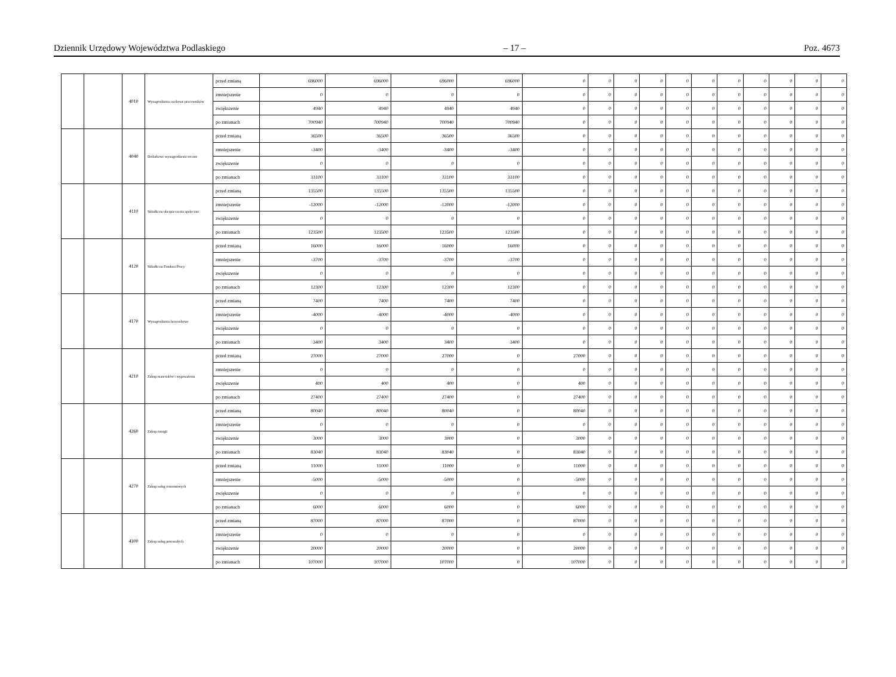Dziennik Urzędowy Województwa Podlaskiego – 17 – Poz. 4673
| | | 4010 | Wynagrodzenia osobowe pracowników | przed zmianą | 696000 | 696000 | 696000 | 696000 | 0 | 0 | 0 | 0 | 0 | 0 | 0 | 0 | 0 | 0 | 0 |
| | | | | zmniejszenie | 0 | 0 | 0 | 0 | 0 | 0 | 0 | 0 | 0 | 0 | 0 | 0 | 0 | 0 | 0 |
| | | | | zwiększenie | 4940 | 4940 | 4940 | 4940 | 0 | 0 | 0 | 0 | 0 | 0 | 0 | 0 | 0 | 0 | 0 |
| | | | | po zmianach | 700940 | 700940 | 700940 | 700940 | 0 | 0 | 0 | 0 | 0 | 0 | 0 | 0 | 0 | 0 | 0 |
| | | 4040 | Dodatkowe wynagrodzenie roczne | przed zmianą | 36500 | 36500 | 36500 | 36500 | 0 | 0 | 0 | 0 | 0 | 0 | 0 | 0 | 0 | 0 | 0 |
| | | | | zmniejszenie | -3400 | -3400 | -3400 | -3400 | 0 | 0 | 0 | 0 | 0 | 0 | 0 | 0 | 0 | 0 | 0 |
| | | | | zwiększenie | 0 | 0 | 0 | 0 | 0 | 0 | 0 | 0 | 0 | 0 | 0 | 0 | 0 | 0 | 0 |
| | | | | po zmianach | 33100 | 33100 | 33100 | 33100 | 0 | 0 | 0 | 0 | 0 | 0 | 0 | 0 | 0 | 0 | 0 |
| | | 4110 | Składki na ubezpieczenia społeczne | przed zmianą | 135500 | 135500 | 135500 | 135500 | 0 | 0 | 0 | 0 | 0 | 0 | 0 | 0 | 0 | 0 | 0 |
| | | | | zmniejszenie | -12000 | -12000 | -12000 | -12000 | 0 | 0 | 0 | 0 | 0 | 0 | 0 | 0 | 0 | 0 | 0 |
| | | | | zwiększenie | 0 | 0 | 0 | 0 | 0 | 0 | 0 | 0 | 0 | 0 | 0 | 0 | 0 | 0 | 0 |
| | | | | po zmianach | 123500 | 123500 | 123500 | 123500 | 0 | 0 | 0 | 0 | 0 | 0 | 0 | 0 | 0 | 0 | 0 |
| | | 4120 | Składki na Fundusz Pracy | przed zmianą | 16000 | 16000 | 16000 | 16000 | 0 | 0 | 0 | 0 | 0 | 0 | 0 | 0 | 0 | 0 | 0 |
| | | | | zmniejszenie | -3700 | -3700 | -3700 | -3700 | 0 | 0 | 0 | 0 | 0 | 0 | 0 | 0 | 0 | 0 | 0 |
| | | | | zwiększenie | 0 | 0 | 0 | 0 | 0 | 0 | 0 | 0 | 0 | 0 | 0 | 0 | 0 | 0 | 0 |
| | | | | po zmianach | 12300 | 12300 | 12300 | 12300 | 0 | 0 | 0 | 0 | 0 | 0 | 0 | 0 | 0 | 0 | 0 |
| | | 4170 | Wynagrodzenia bezosobowe | przed zmianą | 7400 | 7400 | 7400 | 7400 | 0 | 0 | 0 | 0 | 0 | 0 | 0 | 0 | 0 | 0 | 0 |
| | | | | zmniejszenie | -4000 | -4000 | -4000 | -4000 | 0 | 0 | 0 | 0 | 0 | 0 | 0 | 0 | 0 | 0 | 0 |
| | | | | zwiększenie | 0 | 0 | 0 | 0 | 0 | 0 | 0 | 0 | 0 | 0 | 0 | 0 | 0 | 0 | 0 |
| | | | | po zmianach | 3400 | 3400 | 3400 | 3400 | 0 | 0 | 0 | 0 | 0 | 0 | 0 | 0 | 0 | 0 | 0 |
| | | 4210 | Zakup materiałów i wyposażenia | przed zmianą | 27000 | 27000 | 27000 | 0 | 27000 | 0 | 0 | 0 | 0 | 0 | 0 | 0 | 0 | 0 | 0 |
| | | | | zmniejszenie | 0 | 0 | 0 | 0 | 0 | 0 | 0 | 0 | 0 | 0 | 0 | 0 | 0 | 0 | 0 |
| | | | | zwiększenie | 400 | 400 | 400 | 0 | 400 | 0 | 0 | 0 | 0 | 0 | 0 | 0 | 0 | 0 | 0 |
| | | | | po zmianach | 27400 | 27400 | 27400 | 0 | 27400 | 0 | 0 | 0 | 0 | 0 | 0 | 0 | 0 | 0 | 0 |
| | | 4260 | Zakup energii | przed zmianą | 80040 | 80040 | 80040 | 0 | 80040 | 0 | 0 | 0 | 0 | 0 | 0 | 0 | 0 | 0 | 0 |
| | | | | zmniejszenie | 0 | 0 | 0 | 0 | 0 | 0 | 0 | 0 | 0 | 0 | 0 | 0 | 0 | 0 | 0 |
| | | | | zwiększenie | 3000 | 3000 | 3000 | 0 | 3000 | 0 | 0 | 0 | 0 | 0 | 0 | 0 | 0 | 0 | 0 |
| | | | | po zmianach | 83040 | 83040 | 83040 | 0 | 83040 | 0 | 0 | 0 | 0 | 0 | 0 | 0 | 0 | 0 | 0 |
| | | 4270 | Zakup usług remontowych | przed zmianą | 11000 | 11000 | 11000 | 0 | 11000 | 0 | 0 | 0 | 0 | 0 | 0 | 0 | 0 | 0 | 0 |
| | | | | zmniejszenie | -5000 | -5000 | -5000 | 0 | -5000 | 0 | 0 | 0 | 0 | 0 | 0 | 0 | 0 | 0 | 0 |
| | | | | zwiększenie | 0 | 0 | 0 | 0 | 0 | 0 | 0 | 0 | 0 | 0 | 0 | 0 | 0 | 0 | 0 |
| | | | | po zmianach | 6000 | 6000 | 6000 | 0 | 6000 | 0 | 0 | 0 | 0 | 0 | 0 | 0 | 0 | 0 | 0 |
| | | 4300 | Zakup usług pozostałych | przed zmianą | 87000 | 87000 | 87000 | 0 | 87000 | 0 | 0 | 0 | 0 | 0 | 0 | 0 | 0 | 0 | 0 |
| | | | | zmniejszenie | 0 | 0 | 0 | 0 | 0 | 0 | 0 | 0 | 0 | 0 | 0 | 0 | 0 | 0 | 0 |
| | | | | zwiększenie | 20000 | 20000 | 20000 | 0 | 20000 | 0 | 0 | 0 | 0 | 0 | 0 | 0 | 0 | 0 | 0 |
| | | | | po zmianach | 107000 | 107000 | 107000 | 0 | 107000 | 0 | 0 | 0 | 0 | 0 | 0 | 0 | 0 | 0 | 0 |